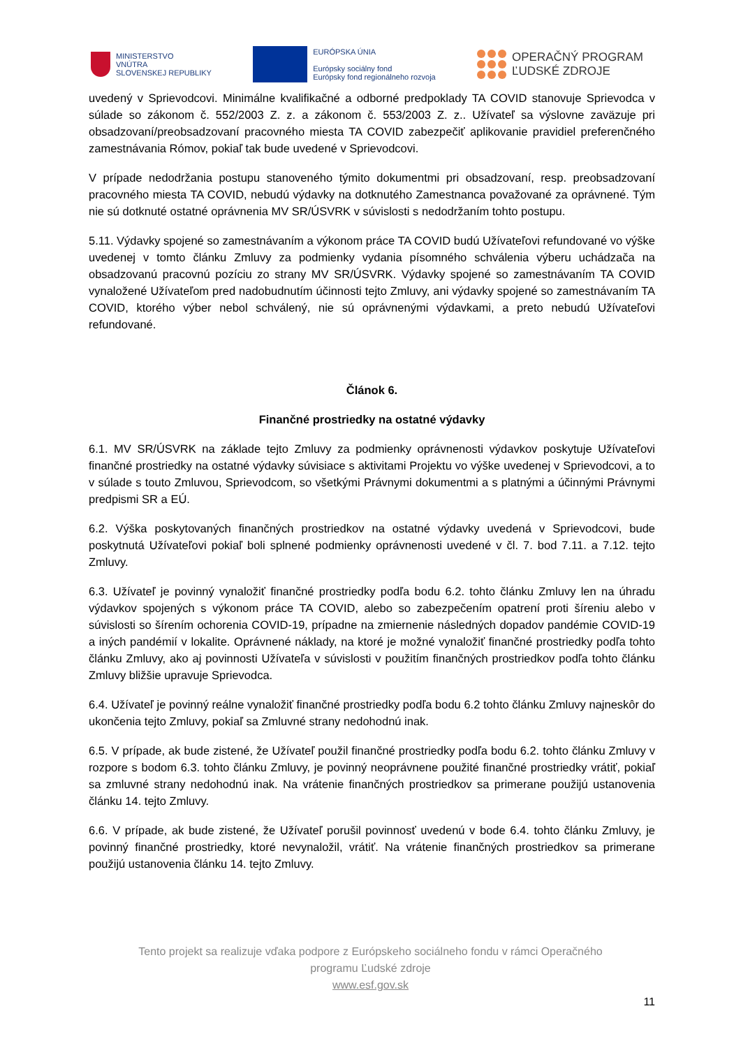MINISTERSTVO
VNÚTRA
SLOVENSKEJ REPUBLIKY
EURÓPSKA ÚNIA
Európsky sociálny fond
Európsky fond regionálneho rozvoja
OPERAČNÝ PROGRAM
ĽUDSKÉ ZDROJE
uvedený v Sprievodcovi. Minimálne kvalifikačné a odborné predpoklady TA COVID stanovuje Sprievodca v súlade so zákonom č. 552/2003 Z. z. a zákonom č. 553/2003 Z. z.. Užívateľ sa výslovne zaväzuje pri obsadzovaní/preobsadzovaní pracovného miesta TA COVID zabezpečiť aplikovanie pravidiel preferenčného zamestnávania Rómov, pokiaľ tak bude uvedené v Sprievodcovi.
V prípade nedodržania postupu stanoveného týmito dokumentmi pri obsadzovaní, resp. preobsadzovaní pracovného miesta TA COVID, nebudú výdavky na dotknutého Zamestnanca považované za oprávnené. Tým nie sú dotknuté ostatné oprávnenia MV SR/ÚSVRK v súvislosti s nedodržaním tohto postupu.
5.11. Výdavky spojené so zamestnávaním a výkonom práce TA COVID budú Užívateľovi refundované vo výške uvedenej v tomto článku Zmluvy za podmienky vydania písomného schválenia výberu uchádzača na obsadzovanú pracovnú pozíciu zo strany MV SR/ÚSVRK. Výdavky spojené so zamestnávaním TA COVID vynaložené Užívateľom pred nadobudnutím účinnosti tejto Zmluvy, ani výdavky spojené so zamestnávaním TA COVID, ktorého výber nebol schválený, nie sú oprávnenými výdavkami, a preto nebudú Užívateľovi refundované.
Článok 6.
Finančné prostriedky na ostatné výdavky
6.1. MV SR/ÚSVRK na základe tejto Zmluvy za podmienky oprávnenosti výdavkov poskytuje Užívateľovi finančné prostriedky na ostatné výdavky súvisiace s aktivitami Projektu vo výške uvedenej v Sprievodcovi, a to v súlade s touto Zmluvou, Sprievodcom, so všetkými Právnymi dokumentmi a s platnými a účinnými Právnymi predpismi SR a EÚ.
6.2. Výška poskytovaných finančných prostriedkov na ostatné výdavky uvedená v Sprievodcovi, bude poskytnutá Užívateľovi pokiaľ boli splnené podmienky oprávnenosti uvedené v čl. 7. bod 7.11. a 7.12. tejto Zmluvy.
6.3. Užívateľ je povinný vynaložiť finančné prostriedky podľa bodu 6.2. tohto článku Zmluvy len na úhradu výdavkov spojených s výkonom práce TA COVID, alebo so zabezpečením opatrení proti šíreniu alebo v súvislosti so šírením ochorenia COVID-19, prípadne na zmiernenie následných dopadov pandémie COVID-19 a iných pandémií v lokalite. Oprávnené náklady, na ktoré je možné vynaložiť finančné prostriedky podľa tohto článku Zmluvy, ako aj povinnosti Užívateľa v súvislosti v použitím finančných prostriedkov podľa tohto článku Zmluvy bližšie upravuje Sprievodca.
6.4. Užívateľ je povinný reálne vynaložiť finančné prostriedky podľa bodu 6.2 tohto článku Zmluvy najneskôr do ukončenia tejto Zmluvy, pokiaľ sa Zmluvné strany nedohodnú inak.
6.5. V prípade, ak bude zistené, že Užívateľ použil finančné prostriedky podľa bodu 6.2. tohto článku Zmluvy v rozpore s bodom 6.3. tohto článku Zmluvy, je povinný neoprávnene použité finančné prostriedky vrátiť, pokiaľ sa zmluvné strany nedohodnú inak. Na vrátenie finančných prostriedkov sa primerane použijú ustanovenia článku 14. tejto Zmluvy.
6.6. V prípade, ak bude zistené, že Užívateľ porušil povinnosť uvedenú v bode 6.4. tohto článku Zmluvy, je povinný finančné prostriedky, ktoré nevynaložil, vrátiť. Na vrátenie finančných prostriedkov sa primerane použijú ustanovenia článku 14. tejto Zmluvy.
Tento projekt sa realizuje vďaka podpore z Európskeho sociálneho fondu v rámci Operačného
programu Ľudské zdroje
www.esf.gov.sk
11